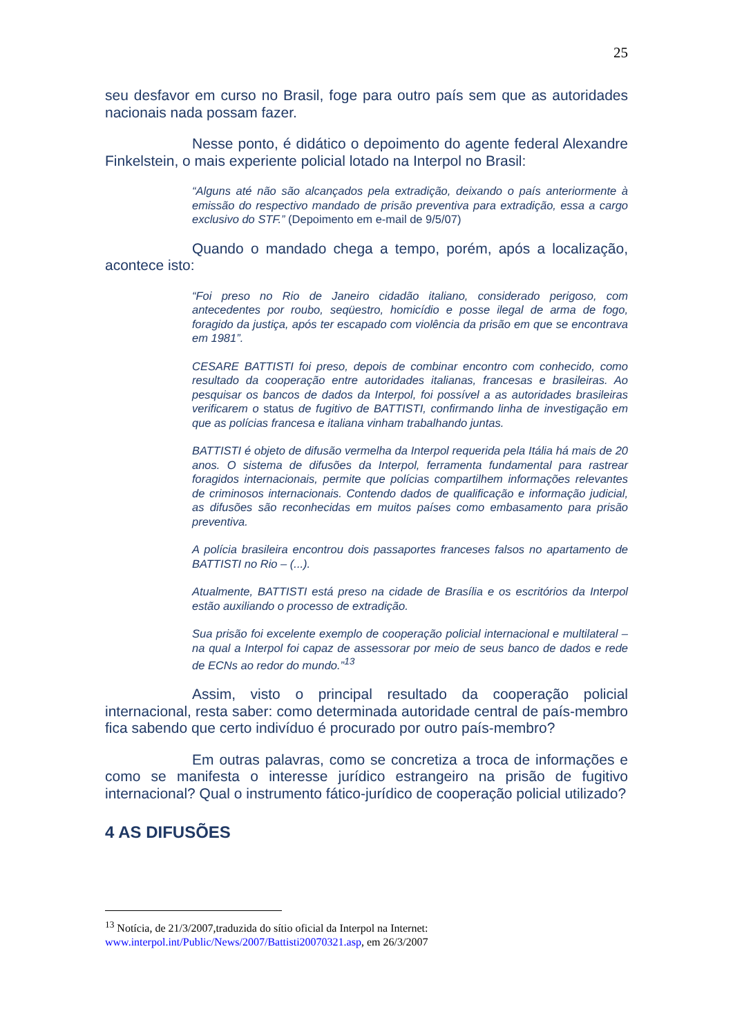25
seu desfavor em curso no Brasil, foge para outro país sem que as autoridades nacionais nada possam fazer.
Nesse ponto, é didático o depoimento do agente federal Alexandre Finkelstein, o mais experiente policial lotado na Interpol no Brasil:
“Alguns até não são alcançados pela extradição, deixando o país anteriormente à emissão do respectivo mandado de prisão preventiva para extradição, essa a cargo exclusivo do STF.” (Depoimento em e-mail de 9/5/07)
Quando o mandado chega a tempo, porém, após a localização, acontece isto:
“Foi preso no Rio de Janeiro cidadão italiano, considerado perigoso, com antecedentes por roubo, seqüestro, homicídio e posse ilegal de arma de fogo, foragido da justiça, após ter escapado com violência da prisão em que se encontrava em 1981”.
CESARE BATTISTI foi preso, depois de combinar encontro com conhecido, como resultado da cooperação entre autoridades italianas, francesas e brasileiras. Ao pesquisar os bancos de dados da Interpol, foi possível a as autoridades brasileiras verificarem o status de fugitivo de BATTISTI, confirmando linha de investigação em que as polícias francesa e italiana vinham trabalhando juntas.
BATTISTI é objeto de difusão vermelha da Interpol requerida pela Itália há mais de 20 anos. O sistema de difusões da Interpol, ferramenta fundamental para rastrear foragidos internacionais, permite que polícias compartilhem informações relevantes de criminosos internacionais. Contendo dados de qualificação e informação judicial, as difusões são reconhecidas em muitos países como embasamento para prisão preventiva.
A polícia brasileira encontrou dois passaportes franceses falsos no apartamento de BATTISTI no Rio – (...).
Atualmente, BATTISTI está preso na cidade de Brasília e os escritórios da Interpol estão auxiliando o processo de extradição.
Sua prisão foi excelente exemplo de cooperação policial internacional e multilateral – na qual a Interpol foi capaz de assessorar por meio de seus banco de dados e rede de ECNs ao redor do mundo.”<sup>13</sup>
Assim, visto o principal resultado da cooperação policial internacional, resta saber: como determinada autoridade central de país-membro fica sabendo que certo indivíduo é procurado por outro país-membro?
Em outras palavras, como se concretiza a troca de informações e como se manifesta o interesse jurídico estrangeiro na prisão de fugitivo internacional? Qual o instrumento fático-jurídico de cooperação policial utilizado?
4 AS DIFUSÕES
<sup>13</sup> Notícia, de 21/3/2007,traduzida do sítio oficial da Interpol na Internet:
www.interpol.int/Public/News/2007/Battisti20070321.asp, em 26/3/2007